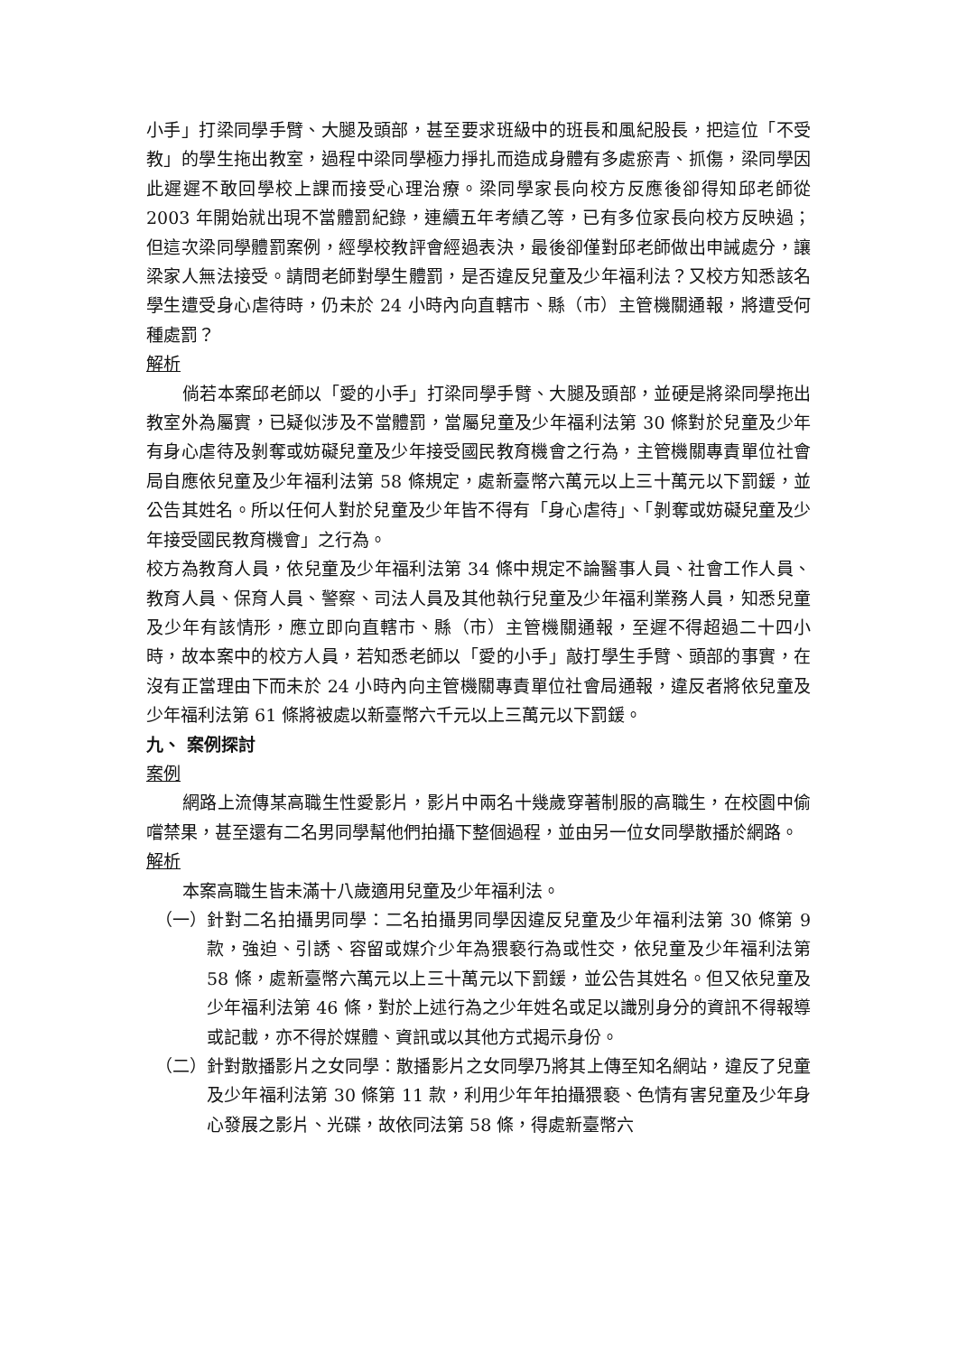小手」打梁同學手臂、大腿及頭部，甚至要求班級中的班長和風紀股長，把這位「不受教」的學生拖出教室，過程中梁同學極力掙扎而造成身體有多處瘀青、抓傷，梁同學因此遲遲不敢回學校上課而接受心理治療。梁同學家長向校方反應後卻得知邱老師從 2003 年開始就出現不當體罰紀錄，連續五年考績乙等，已有多位家長向校方反映過；但這次梁同學體罰案例，經學校教評會經過表決，最後卻僅對邱老師做出申誡處分，讓梁家人無法接受。請問老師對學生體罰，是否違反兒童及少年福利法？又校方知悉該名學生遭受身心虐待時，仍未於 24 小時內向直轄市、縣（市）主管機關通報，將遭受何種處罰？
解析
倘若本案邱老師以「愛的小手」打梁同學手臂、大腿及頭部，並硬是將梁同學拖出教室外為屬實，已疑似涉及不當體罰，當屬兒童及少年福利法第 30 條對於兒童及少年有身心虐待及剝奪或妨礙兒童及少年接受國民教育機會之行為，主管機關專責單位社會局自應依兒童及少年福利法第 58 條規定，處新臺幣六萬元以上三十萬元以下罰鍰，並公告其姓名。所以任何人對於兒童及少年皆不得有「身心虐待」、「剝奪或妨礙兒童及少年接受國民教育機會」之行為。
校方為教育人員，依兒童及少年福利法第 34 條中規定不論醫事人員、社會工作人員、教育人員、保育人員、警察、司法人員及其他執行兒童及少年福利業務人員，知悉兒童及少年有該情形，應立即向直轄市、縣（市）主管機關通報，至遲不得超過二十四小時，故本案中的校方人員，若知悉老師以「愛的小手」敲打學生手臂、頭部的事實，在沒有正當理由下而未於 24 小時內向主管機關專責單位社會局通報，違反者將依兒童及少年福利法第 61 條將被處以新臺幣六千元以上三萬元以下罰鍰。
九、 案例探討
案例
網路上流傳某高職生性愛影片，影片中兩名十幾歲穿著制服的高職生，在校園中偷嚐禁果，甚至還有二名男同學幫他們拍攝下整個過程，並由另一位女同學散播於網路。
解析
本案高職生皆未滿十八歲適用兒童及少年福利法。
（一） 針對二名拍攝男同學：二名拍攝男同學因違反兒童及少年福利法第 30 條第 9 款，強迫、引誘、容留或媒介少年為猥褻行為或性交，依兒童及少年福利法第 58 條，處新臺幣六萬元以上三十萬元以下罰鍰，並公告其姓名。但又依兒童及少年福利法第 46 條，對於上述行為之少年姓名或足以識別身分的資訊不得報導或記載，亦不得於媒體、資訊或以其他方式揭示身份。
（二） 針對散播影片之女同學：散播影片之女同學乃將其上傳至知名網站，違反了兒童及少年福利法第 30 條第 11 款，利用少年年拍攝猥褻、色情有害兒童及少年身心發展之影片、光碟，故依同法第 58 條，得處新臺幣六